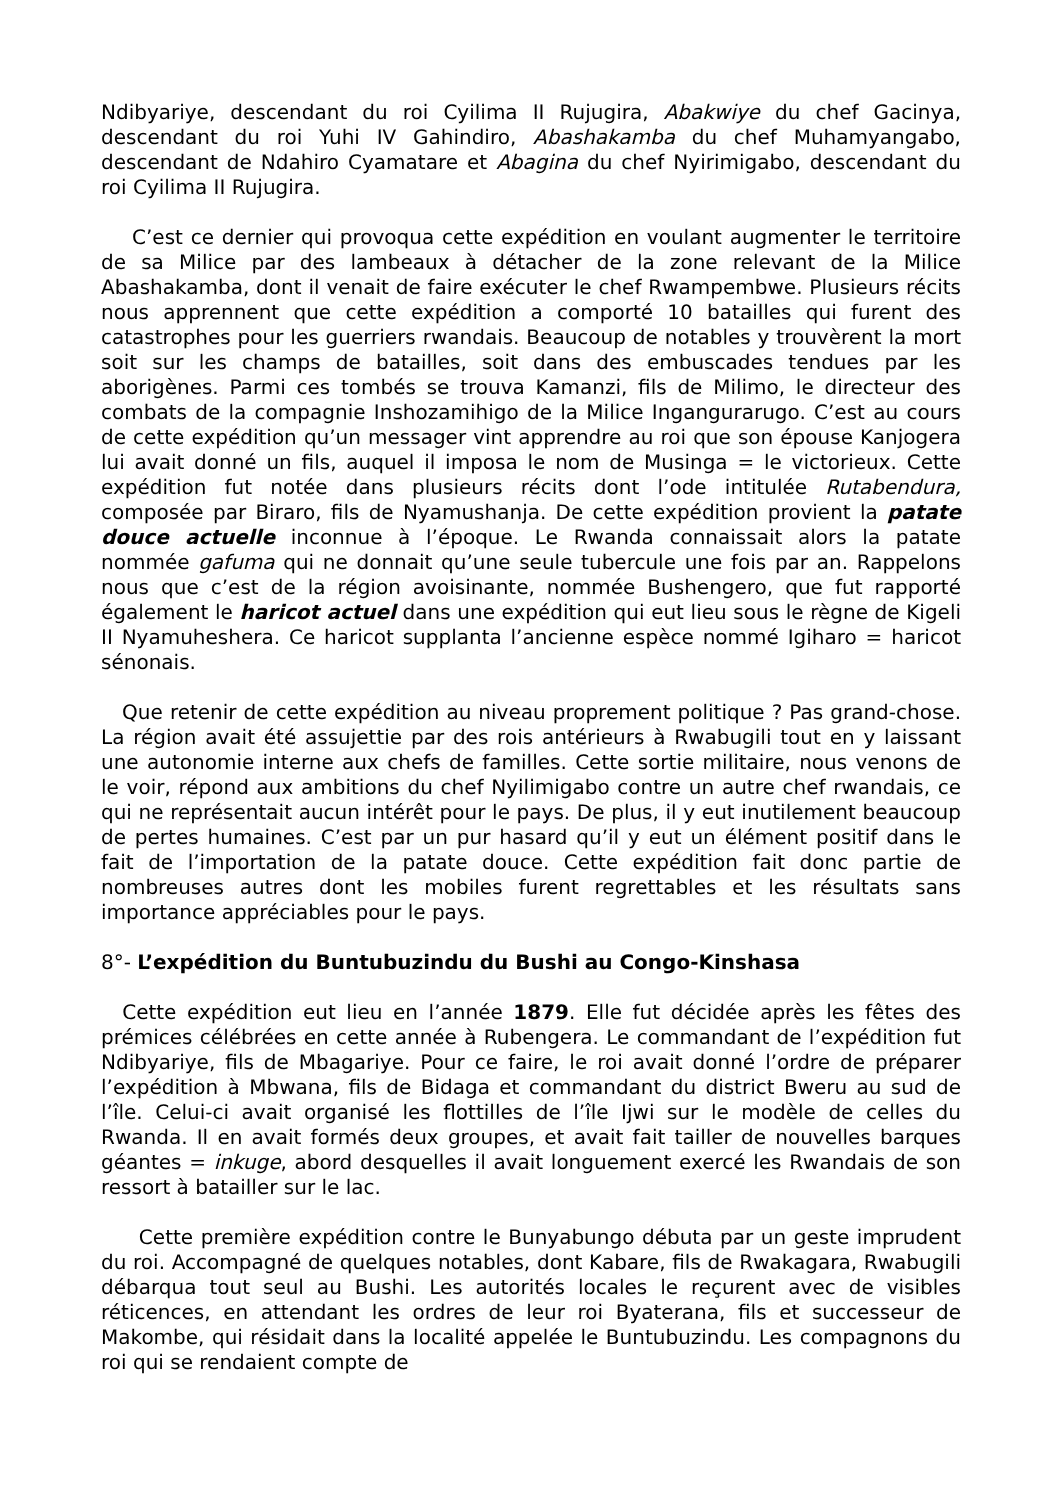Ndibyariye, descendant du roi Cyilima II Rujugira, Abakwiye du chef Gacinya, descendant du roi Yuhi IV Gahindiro, Abashakamba du chef Muhamyangabo, descendant de Ndahiro Cyamatare et Abagina du chef Nyirimigabo, descendant du roi Cyilima II Rujugira.
C’est ce dernier qui provoqua cette expédition en voulant augmenter le territoire de sa Milice par des lambeaux à détacher de la zone relevant de la Milice Abashakamba, dont il venait de faire exécuter le chef Rwampembwe. Plusieurs récits nous apprennent que cette expédition a comporté 10 batailles qui furent des catastrophes pour les guerriers rwandais. Beaucoup de notables y trouvèrent la mort soit sur les champs de batailles, soit dans des embuscades tendues par les aborigènes. Parmi ces tombés se trouva Kamanzi, fils de Milimo, le directeur des combats de la compagnie Inshozamihigo de la Milice Ingangurarugo. C’est au cours de cette expédition qu’un messager vint apprendre au roi que son épouse Kanjogera lui avait donné un fils, auquel il imposa le nom de Musinga = le victorieux. Cette expédition fut notée dans plusieurs récits dont l’ode intitulée Rutabendura, composée par Biraro, fils de Nyamushanja. De cette expédition provient la patate douce actuelle inconnue à l’époque. Le Rwanda connaissait alors la patate nommée gafuma qui ne donnait qu’une seule tubercule une fois par an. Rappelons nous que c’est de la région avoisinante, nommée Bushengero, que fut rapporté également le haricot actuel dans une expédition qui eut lieu sous le règne de Kigeli II Nyamuheshera. Ce haricot supplanta l’ancienne espèce nommé Igiharo = haricot sénonais.
Que retenir de cette expédition au niveau proprement politique ? Pas grand-chose. La région avait été assujettie par des rois antérieurs à Rwabugili tout en y laissant une autonomie interne aux chefs de familles. Cette sortie militaire, nous venons de le voir, répond aux ambitions du chef Nyilimigabo contre un autre chef rwandais, ce qui ne représentait aucun intérêt pour le pays. De plus, il y eut inutilement beaucoup de pertes humaines. C’est par un pur hasard qu’il y eut un élément positif dans le fait de l’importation de la patate douce. Cette expédition fait donc partie de nombreuses autres dont les mobiles furent regrettables et les résultats sans importance appréciables pour le pays.
8°- L’expédition du Buntubuzindu du Bushi au Congo-Kinshasa
Cette expédition eut lieu en l’année 1879. Elle fut décidée après les fêtes des prémices célébrées en cette année à Rubengera. Le commandant de l’expédition fut Ndibyariye, fils de Mbagariye. Pour ce faire, le roi avait donné l’ordre de préparer l’expédition à Mbwana, fils de Bidaga et commandant du district Bweru au sud de l’île. Celui-ci avait organisé les flottilles de l’île Ijwi sur le modèle de celles du Rwanda. Il en avait formés deux groupes, et avait fait tailler de nouvelles barques géantes = inkuge, abord desquelles il avait longuement exercé les Rwandais de son ressort à batailler sur le lac.
Cette première expédition contre le Bunyabungo débuta par un geste imprudent du roi. Accompagné de quelques notables, dont Kabare, fils de Rwakagara, Rwabugili débarqua tout seul au Bushi. Les autorités locales le reçurent avec de visibles réticences, en attendant les ordres de leur roi Byaterana, fils et successeur de Makombe, qui résidait dans la localité appelée le Buntubuzindu. Les compagnons du roi qui se rendaient compte de